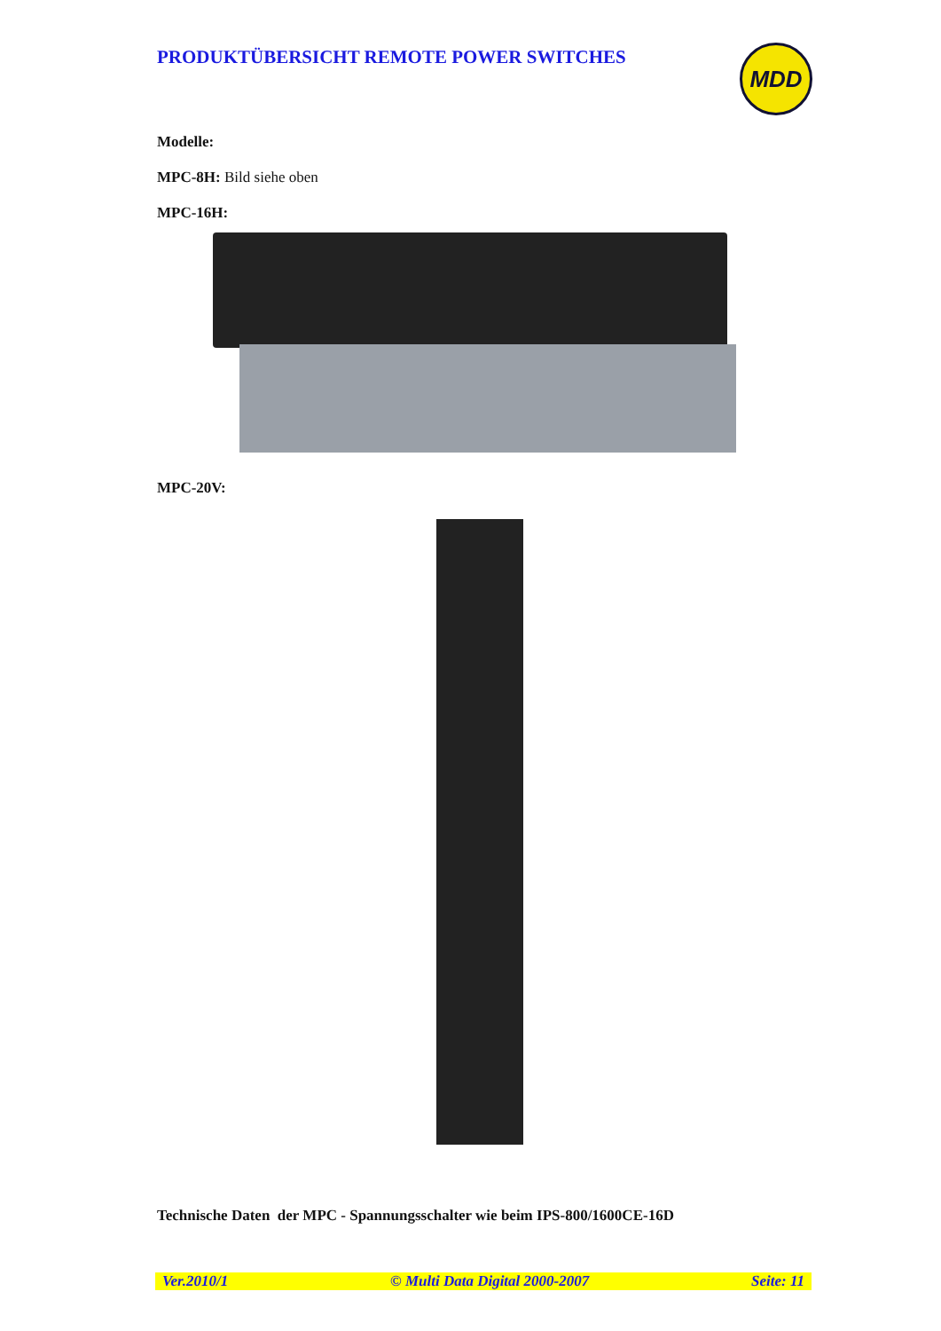PRODUKTÜBERSICHT REMOTE POWER SWITCHES
MDD
Modelle:
MPC-8H: Bild siehe oben
MPC-16H:
MPC-20V:
Technische Daten der MPC - Spannungsschalter wie beim IPS-800/1600CE-16D
Ver.2010/1 © Multi Data Digital 2000-2007 Seite: 11